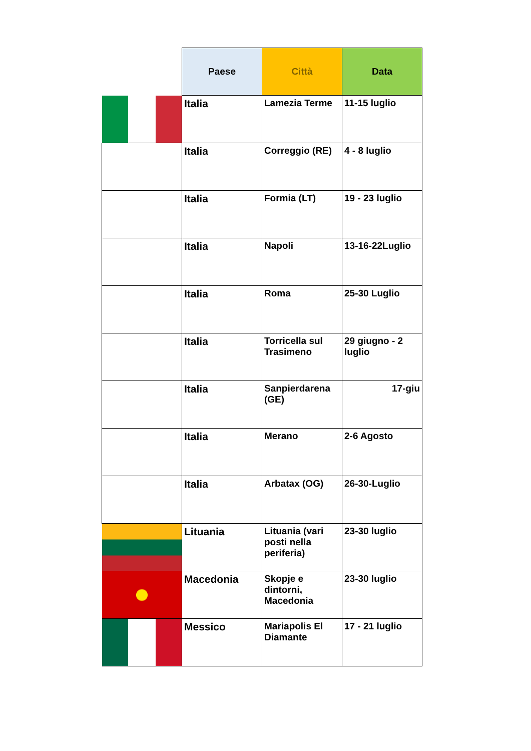| | Paese | Città | Data |
| --- | --- | --- | --- |
| | Italia | Lamezia Terme | 11-15 luglio |
| | Italia | Correggio (RE) | 4 - 8 luglio |
| | Italia | Formia (LT) | 19 - 23 luglio |
| | Italia | Napoli | 13-16-22Luglio |
| | Italia | Roma | 25-30 Luglio |
| | Italia | Torricella sul Trasimeno | 29 giugno - 2 luglio |
| | Italia | Sanpierdarena (GE) | 17-giu |
| | Italia | Merano | 2-6 Agosto |
| | Italia | Arbatax (OG) | 26-30-Luglio |
| | Lituania | Lituania (vari posti nella periferia) | 23-30 luglio |
| | Macedonia | Skopje e dintorni, Macedonia | 23-30 luglio |
| | Messico | Mariapolis El Diamante | 17 - 21 luglio |